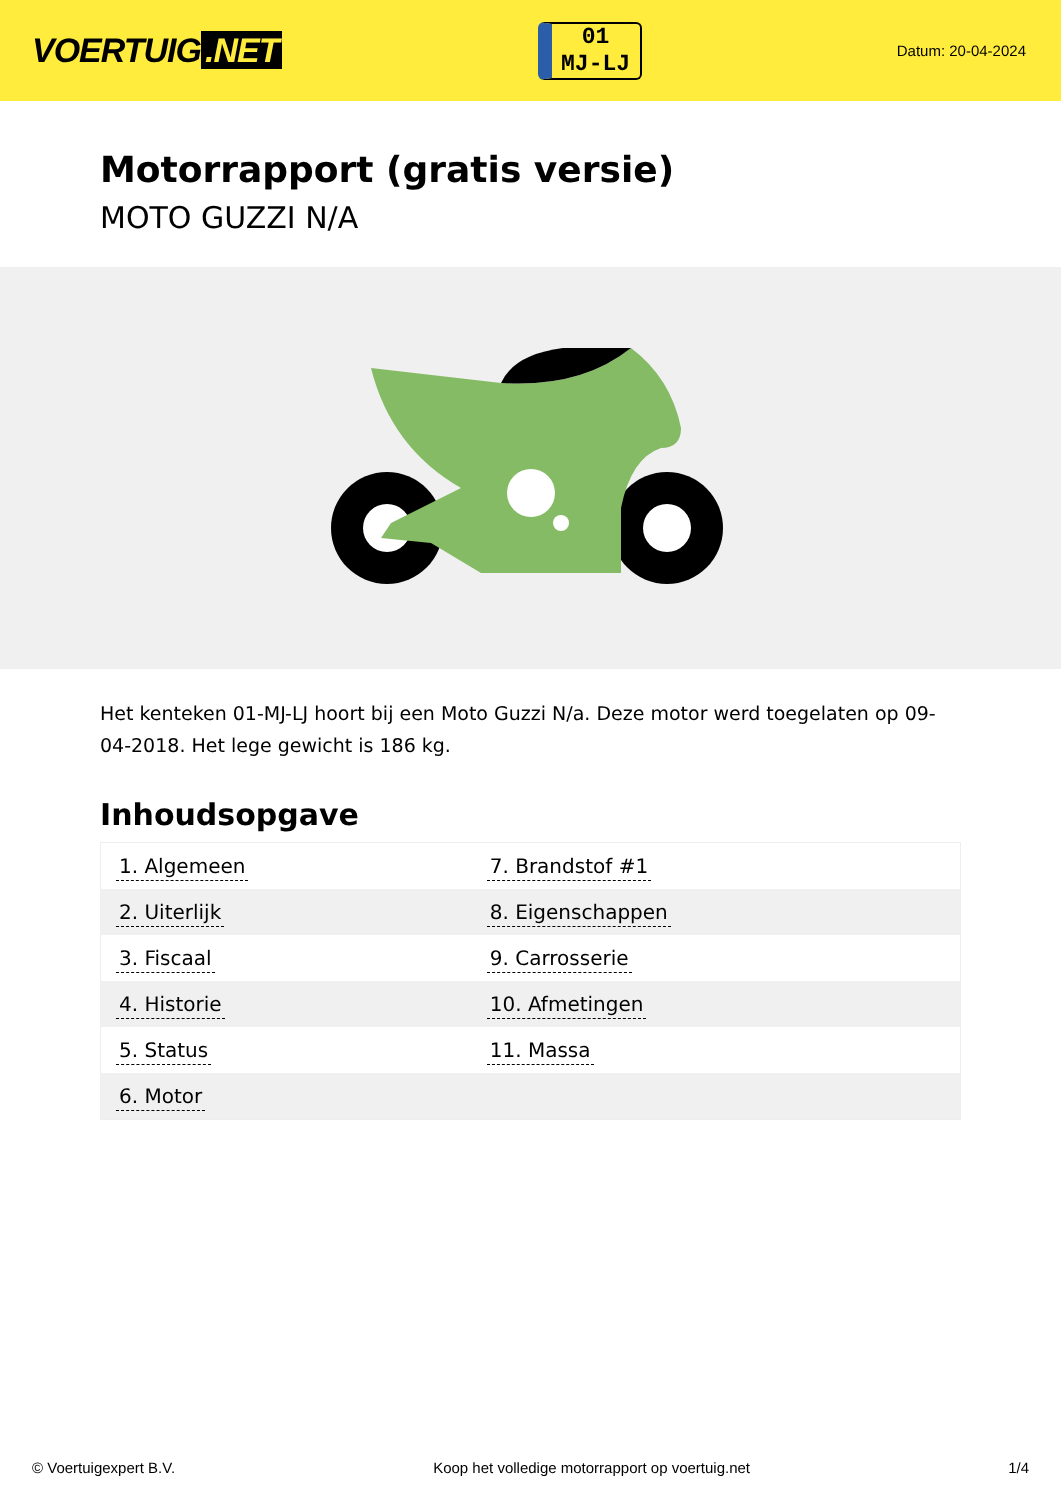VOERTUIG.NET
01
MJ-LJ
Datum: 20-04-2024
Motorrapport (gratis versie)
MOTO GUZZI N/A
Het kenteken 01-MJ-LJ hoort bij een Moto Guzzi N/a. Deze motor werd toegelaten op 09-04-2018. Het lege gewicht is 186 kg.
Inhoudsopgave
| 1. Algemeen | 7. Brandstof #1 |
| 2. Uiterlijk | 8. Eigenschappen |
| 3. Fiscaal | 9. Carrosserie |
| 4. Historie | 10. Afmetingen |
| 5. Status | 11. Massa |
| 6. Motor | |
© Voertuigexpert B.V. Koop het volledige motorrapport op voertuig.net 1/4